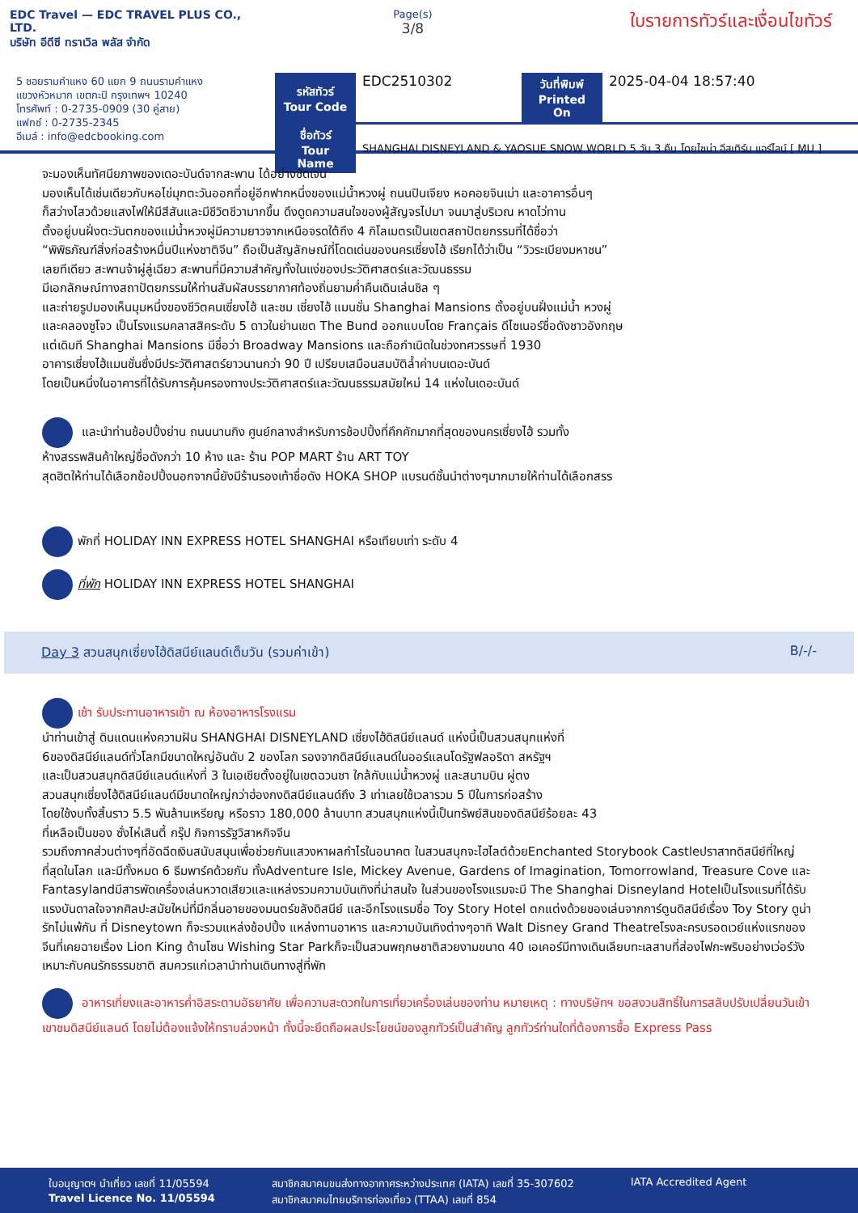EDC Travel — EDC TRAVEL PLUS CO., LTD.
บริษัท อีดีซี ทราเวิล พลัส จำกัด
Page(s)
3/8
ใบรายการทัวร์และเงื่อนไขทัวร์
5 ซอยรามคำแหง 60 แยก 9 ถนนรามคำแหง
แขวงหัวหมาก เขตกะปิ กรุงเทพฯ 10240
โทรศัพท์ : 0-2735-0909 (30 คู่สาย)
แฟกซ์ : 0-2735-2345
อีเมล์ : info@edcbooking.com
| รหัสทัวร์ Tour Code | EDC2510302 | วันที่พิมพ์ Printed On | 2025-04-04 18:57:40 |
| ชื่อทัวร์ Tour Name | SHANGHAI DISNEYLAND & YAOSUE SNOW WORLD 5 วัน 3 คืน โดยไซน่า อีสเทิร์น แอร์ไลน์ [ MU ] | | |
จะมองเห็นทัศนียภาพของเดอะบันด์จากสะพาน ได้อย่างชัดเจน
มองเห็นได้เช่นเดียวกับหอไข่มุกตะวันออกที่อยู่อีกฟากหนึ่งของแม่น้ำหวงผู่ ถนนปินเจียง หอคอยจินเม่า และอาคารอื่นๆ
ก็สว่างไสวด้วยแสงไฟให้มีสีสันและมีชีวิตชีวามากขึ้น ดึงดูดความสนใจของผู้สัญจรไปมา จนมาสู่บริเวณ หาดไว่ทาน
ตั้งอยู่บนฝั่งตะวันตกของแม่น้ำหวงผู่มีความยาวจากเหนือจรดใต้ถึง 4 กิโลเมตรเป็นเขตสถาปัตยกรรมที่ได้ชื่อว่า
“พิพิธภัณฑ์สิ่งก่อสร้างหมื่นปีแห่งชาติจีน” ถือเป็นสัญลักษณ์ที่โดดเด่นของนครเซี่ยงไฮ้ เรียกได้ว่าเป็น “วิวระเบียงมหาชน”
เลยทีเดียว สะพานจ้าผู่ลู่เฉียว สะพานที่มีความสำคัญทั้งในแง่ของประวัติศาสตร์และวัฒนธรรม
มีเอกลักษณ์ทางสถาปัตยกรรมให้ท่านสัมผัสบรรยากาศท้องถิ่นยามค่ำคืนเดินเล่นชิล ๆ
และถ่ายรูปมองเห็นมุมหนึ่งของชีวิตคนเซี่ยงไฮ้ และชม เซี่ยงไฮ้ แมนชั่น Shanghai Mansions ตั้งอยู่บนฝั่งแม่น้ำ หวงผู่
และคลองซูโจว เป็นโรงแรมคลาสสิคระดับ 5 ดาวในย่านเขต The Bund ออกแบบโดย Français ดีไซเนอร์ชื่อดังชาวอังกฤษ
แต่เดิมที Shanghai Mansions มีชื่อว่า Broadway Mansions และถือกำเนิดในช่วงทศวรรษที่ 1930
อาคารเซี่ยงไฮ้แมนชั่นซึ่งมีประวัติศาสตร์ยาวนานกว่า 90 ปี เปรียบเสมือนสมบัติล้ำค่าบนเดอะบันด์
โดยเป็นหนึ่งในอาคารที่ได้รับการคุ้มครองทางประวัติศาสตร์และวัฒนธรรมสมัยใหม่ 14 แห่งในเดอะบันด์
และนำท่านช้อปปิ้งย่าน ถนนนานกิง ศูนย์กลางสำหรับการช้อปปิ้งที่คึกคักมากที่สุดของนครเซี่ยงไฮ้ รวมทั้ง
ห้างสรรพสินค้าใหญ่ชื่อดังกว่า 10 ห้าง และ ร้าน POP MART ร้าน ART TOY
สุดฮิตให้ท่านได้เลือกช้อปปิ้งนอกจากนี้ยังมีร้านรองเท้าชื่อดัง HOKA SHOP แบรนด์ชั้นนำต่างๆมากมายให้ท่านได้เลือกสรร
พักที่ HOLIDAY INN EXPRESS HOTEL SHANGHAI หรือเทียบเท่า ระดับ 4
ที่พัก HOLIDAY INN EXPRESS HOTEL SHANGHAI
Day 3 สวนสนุกเซี่ยงไฮ้ดิสนีย์แลนด์เต็มวัน (รวมค่าเข้า) B/-/-
เช้า รับประทานอาหารเช้า ณ ห้องอาหารโรงแรม
นำท่านเข้าสู่ ดินแดนแห่งความฝัน SHANGHAI DISNEYLAND เซี่ยงไฮ้ดิสนีย์แลนด์ แห่งนี้เป็นสวนสนุกแห่งที่
6ของดิสนีย์แลนด์ทั่วโลกมีขนาดใหญ่อันดับ 2 ของโลก รองจากดิสนีย์แลนด์ในออร์แลนโดรัฐฟลอริดา สหรัฐฯ
และเป็นสวนสนุกดิสนีย์แลนด์แห่งที่ 3 ในเอเชียตั้งอยู่ในเขตฉวนซา ใกล้กับแม่น้ำหวงผู่ และสนามบิน ผู่ตง
สวนสนุกเซี่ยงไฮ้ดิสนีย์แลนด์มีขนาดใหญ่กว่าฮ่องกงดิสนีย์แลนด์ถึง 3 เท่าเลยใช้เวลารวม 5 ปีในการก่อสร้าง
โดยใช้งบทั้งสิ้นราว 5.5 พันล้านเหรียญ หรือราว 180,000 ล้านบาท สวนสนุกแห่งนี้เป็นทรัพย์สินของดิสนีย์ร้อยละ 43
ที่เหลือเป็นของ ซั่งไห่เสินตี้ กรุ๊ป กิจการรัฐวิสาหกิจจีน
รวมถึงภาคส่วนต่างๆที่อัดฉีดเงินสนับสนุนเพื่อช่วยกันแสวงหาผลกำไรในอนาคต ในสวนสนุกจะไฮไลต์ด้วยEnchanted Storybook Castleปราสาทดิสนีย์ที่ใหญ่ที่สุดในโลก และมีทั้งหมด 6 ธีมพาร์คด้วยกัน ทั้งAdventure Isle, Mickey Avenue, Gardens of Imagination, Tomorrowland, Treasure Cove และ Fantasylandมีสารพัดเครื่องเล่นหวาดเสียวและแหล่งรวมความบันเทิงที่น่าสนใจ ในส่วนของโรงแรมจะมี The Shanghai Disneyland Hotelเป็นโรงแรมที่ได้รับแรงบันดาลใจจากศิลปะสมัยใหม่ที่มีกลิ่นอายของมนตร์ขลังดิสนีย์ และอีกโรงแรมชื่อ Toy Story Hotel ตกแต่งด้วยของเล่นจากการ์ตูนดิสนีย์เรื่อง Toy Story ดูน่ารักไม่แพ้กัน ที่ Disneytown ก็จะรวมแหล่งช้อปปิ้ง แหล่งทานอาหาร และความบันเทิงต่างๆอาทิ Walt Disney Grand Theatreโรงละครบรอดเวย์แห่งแรกของจีนที่เคยฉายเรื่อง Lion King ด้านโซน Wishing Star Parkก็จะเป็นสวนพฤกษชาติสวยงามขนาด 40 เอเคอร์มีทางเดินเลียบทะเลสาบที่ส่องไฟกะพริบอย่างเว่อร์วัง เหมาะกับคนรักธรรมชาติ สมควรแก่เวลานำท่านเดินทางสู่ที่พัก
อาหารเที่ยงและอาหารค่ำอิสระตามอัธยาศัย เพื่อความสะดวกในการเที่ยวเครื่องเล่นของท่าน หมายเหตุ : ทางบริษัทฯ ขอสงวนสิทธิ์ในการสลับปรับเปลี่ยนวันเข้าเขาชมดิสนีย์แลนด์ โดยไม่ต้องแจ้งให้ทราบล่วงหน้า ทั้งนี้จะยึดถือผลประโยชน์ของลูกทัวร์เป็นสำคัญ ลูกทัวร์ท่านใดที่ต้องการซื้อ Express Pass
ใบอนุญาตฯ นำเที่ยว เลขที่ 11/05594
Travel Licence No. 11/05594
สมาชิกสมาคมขนส่งทางอากาศระหว่างประเทศ (IATA) เลขที่ 35-307602
สมาชิกสมาคมไทยบริการท่องเที่ยว (TTAA) เลขที่ 854
IATA Accredited Agent